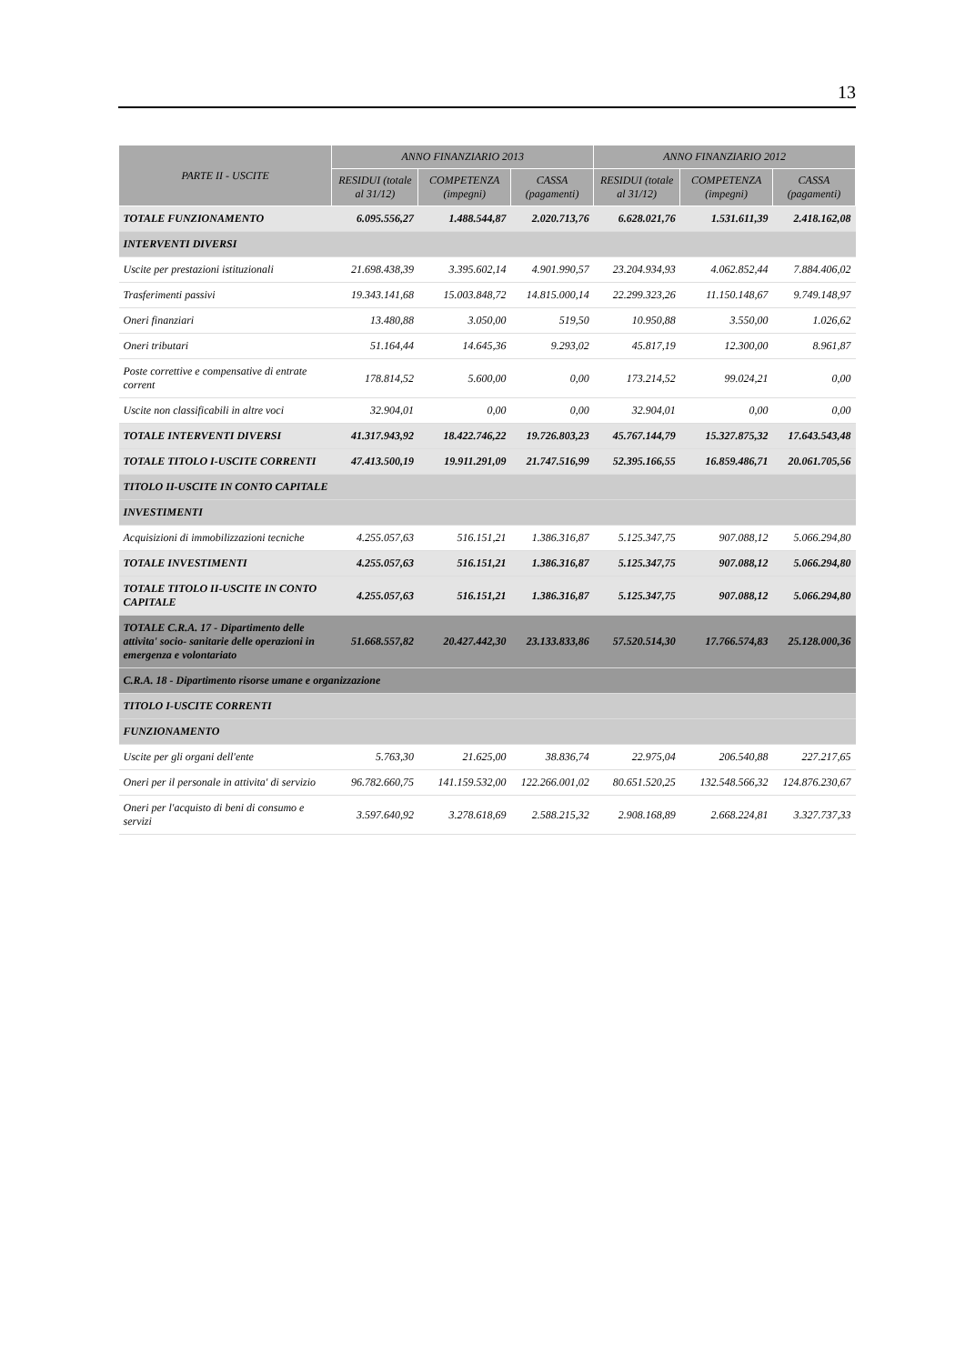13
| PARTE II - USCITE | ANNO FINANZIARIO 2013 | | | ANNO FINANZIARIO 2012 | | |
| --- | --- | --- | --- | --- | --- | --- |
| | RESIDUI (totale al 31/12) | COMPETENZA (impegni) | CASSA (pagamenti) | RESIDUI (totale al 31/12) | COMPETENZA (impegni) | CASSA (pagamenti) |
| TOTALE FUNZIONAMENTO | 6.095.556,27 | 1.488.544,87 | 2.020.713,76 | 6.628.021,76 | 1.531.611,39 | 2.418.162,08 |
| INTERVENTI DIVERSI | | | | | | |
| Uscite per prestazioni istituzionali | 21.698.438,39 | 3.395.602,14 | 4.901.990,57 | 23.204.934,93 | 4.062.852,44 | 7.884.406,02 |
| Trasferimenti passivi | 19.343.141,68 | 15.003.848,72 | 14.815.000,14 | 22.299.323,26 | 11.150.148,67 | 9.749.148,97 |
| Oneri finanziari | 13.480,88 | 3.050,00 | 519,50 | 10.950,88 | 3.550,00 | 1.026,62 |
| Oneri tributari | 51.164,44 | 14.645,36 | 9.293,02 | 45.817,19 | 12.300,00 | 8.961,87 |
| Poste correttive e compensative di entrate corrent | 178.814,52 | 5.600,00 | 0,00 | 173.214,52 | 99.024,21 | 0,00 |
| Uscite non classificabili in altre voci | 32.904,01 | 0,00 | 0,00 | 32.904,01 | 0,00 | 0,00 |
| TOTALE INTERVENTI DIVERSI | 41.317.943,92 | 18.422.746,22 | 19.726.803,23 | 45.767.144,79 | 15.327.875,32 | 17.643.543,48 |
| TOTALE TITOLO I-USCITE CORRENTI | 47.413.500,19 | 19.911.291,09 | 21.747.516,99 | 52.395.166,55 | 16.859.486,71 | 20.061.705,56 |
| TITOLO II-USCITE IN CONTO CAPITALE | | | | | | |
| INVESTIMENTI | | | | | | |
| Acquisizioni di immobilizzazioni tecniche | 4.255.057,63 | 516.151,21 | 1.386.316,87 | 5.125.347,75 | 907.088,12 | 5.066.294,80 |
| TOTALE INVESTIMENTI | 4.255.057,63 | 516.151,21 | 1.386.316,87 | 5.125.347,75 | 907.088,12 | 5.066.294,80 |
| TOTALE TITOLO II-USCITE IN CONTO CAPITALE | 4.255.057,63 | 516.151,21 | 1.386.316,87 | 5.125.347,75 | 907.088,12 | 5.066.294,80 |
| TOTALE C.R.A. 17 - Dipartimento delle attivita' socio- sanitarie delle operazioni in emergenza e volontariato | 51.668.557,82 | 20.427.442,30 | 23.133.833,86 | 57.520.514,30 | 17.766.574,83 | 25.128.000,36 |
| C.R.A. 18 - Dipartimento risorse umane e organizzazione | | | | | | |
| TITOLO I-USCITE CORRENTI | | | | | | |
| FUNZIONAMENTO | | | | | | |
| Uscite per gli organi dell'ente | 5.763,30 | 21.625,00 | 38.836,74 | 22.975,04 | 206.540,88 | 227.217,65 |
| Oneri per il personale in attivita' di servizio | 96.782.660,75 | 141.159.532,00 | 122.266.001,02 | 80.651.520,25 | 132.548.566,32 | 124.876.230,67 |
| Oneri per l'acquisto di beni di consumo e servizi | 3.597.640,92 | 3.278.618,69 | 2.588.215,32 | 2.908.168,89 | 2.668.224,81 | 3.327.737,33 |